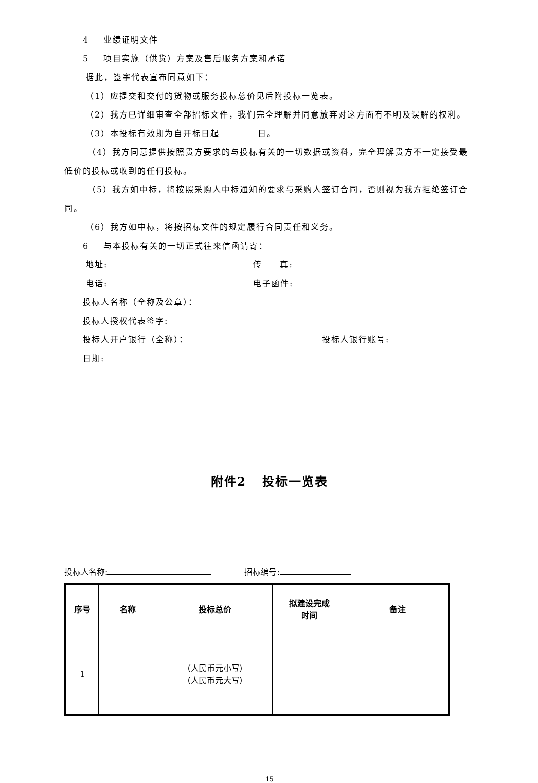4 业绩证明文件
5 项目实施（供货）方案及售后服务方案和承诺
据此，签字代表宣布同意如下：
（1）应提交和交付的货物或服务投标总价见后附投标一览表。
（2）我方已详细审查全部招标文件，我们完全理解并同意放弃对这方面有不明及误解的权利。
（3）本投标有效期为自开标日起 日。
（4）我方同意提供按照贵方要求的与投标有关的一切数据或资料，完全理解贵方不一定接受最低价的投标或收到的任何投标。
（5）我方如中标，将按照采购人中标通知的要求与采购人签订合同，否则视为我方拒绝签订合同。
（6）我方如中标，将按招标文件的规定履行合同责任和义务。
6 与本投标有关的一切正式往来信函请寄：
地址: 传 真:
电话: 电子函件:
投标人名称（全称及公章）：
投标人授权代表签字:
投标人开户银行（全称）： 投标人银行账号:
日期:
附件2 投标一览表
投标人名称: 招标编号:
| 序号 | 名称 | 投标总价 | 拟建设完成 时间 | 备注 |
| --- | --- | --- | --- | --- |
| 1 | | （人民币元小写） （人民币元大写） | | |
15